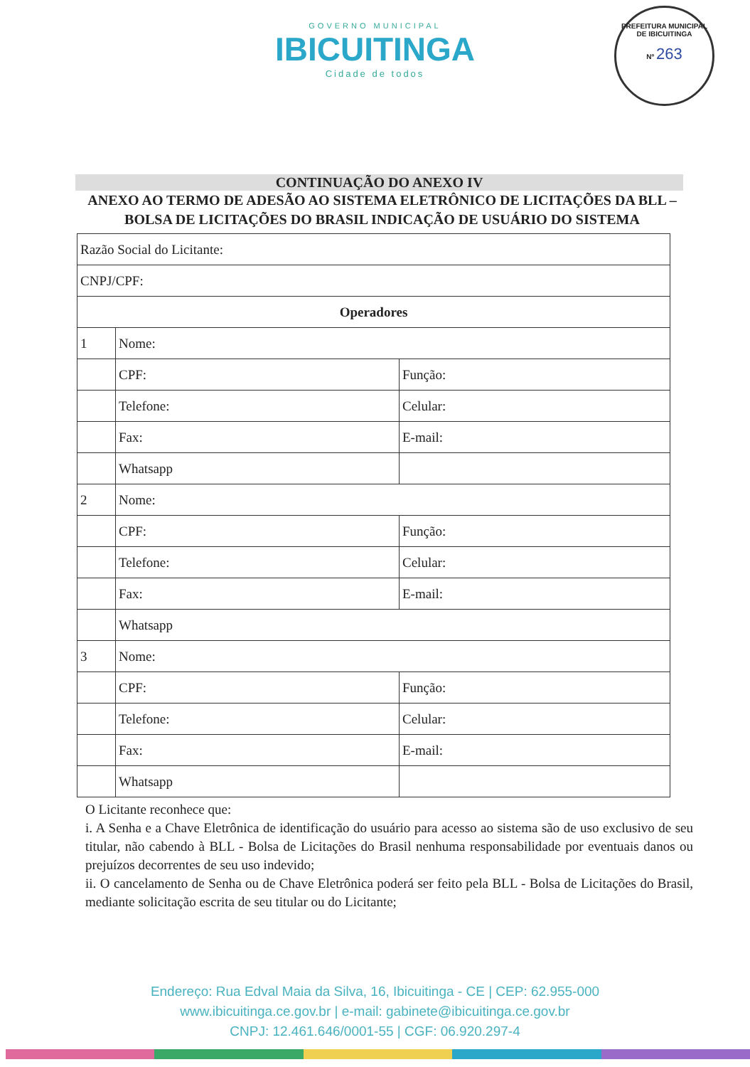PREFEITURA MUNICIPAL DE IBICUITINGA
Nº 263
GOVERNO MUNICIPAL
IBICUITINGA
Cidade de todos
CONTINUAÇÃO DO ANEXO IV
ANEXO AO TERMO DE ADESÃO AO SISTEMA ELETRÔNICO DE LICITAÇÕES DA BLL – BOLSA DE LICITAÇÕES DO BRASIL INDICAÇÃO DE USUÁRIO DO SISTEMA
| Razão Social do Licitante: | | |
| CNPJ/CPF: | | |
| Operadores | | |
| 1 | Nome: | |
| | CPF: | Função: |
| | Telefone: | Celular: |
| | Fax: | E-mail: |
| | Whatsapp | |
| 2 | Nome: | |
| | CPF: | Função: |
| | Telefone: | Celular: |
| | Fax: | E-mail: |
| | Whatsapp | |
| 3 | Nome: | |
| | CPF: | Função: |
| | Telefone: | Celular: |
| | Fax: | E-mail: |
| | Whatsapp | |
O Licitante reconhece que:
i. A Senha e a Chave Eletrônica de identificação do usuário para acesso ao sistema são de uso exclusivo de seu titular, não cabendo à BLL - Bolsa de Licitações do Brasil nenhuma responsabilidade por eventuais danos ou prejuízos decorrentes de seu uso indevido;
ii. O cancelamento de Senha ou de Chave Eletrônica poderá ser feito pela BLL - Bolsa de Licitações do Brasil, mediante solicitação escrita de seu titular ou do Licitante;
Endereço: Rua Edval Maia da Silva, 16, Ibicuitinga - CE | CEP: 62.955-000
www.ibicuitinga.ce.gov.br | e-mail: gabinete@ibicuitinga.ce.gov.br
CNPJ: 12.461.646/0001-55 | CGF: 06.920.297-4